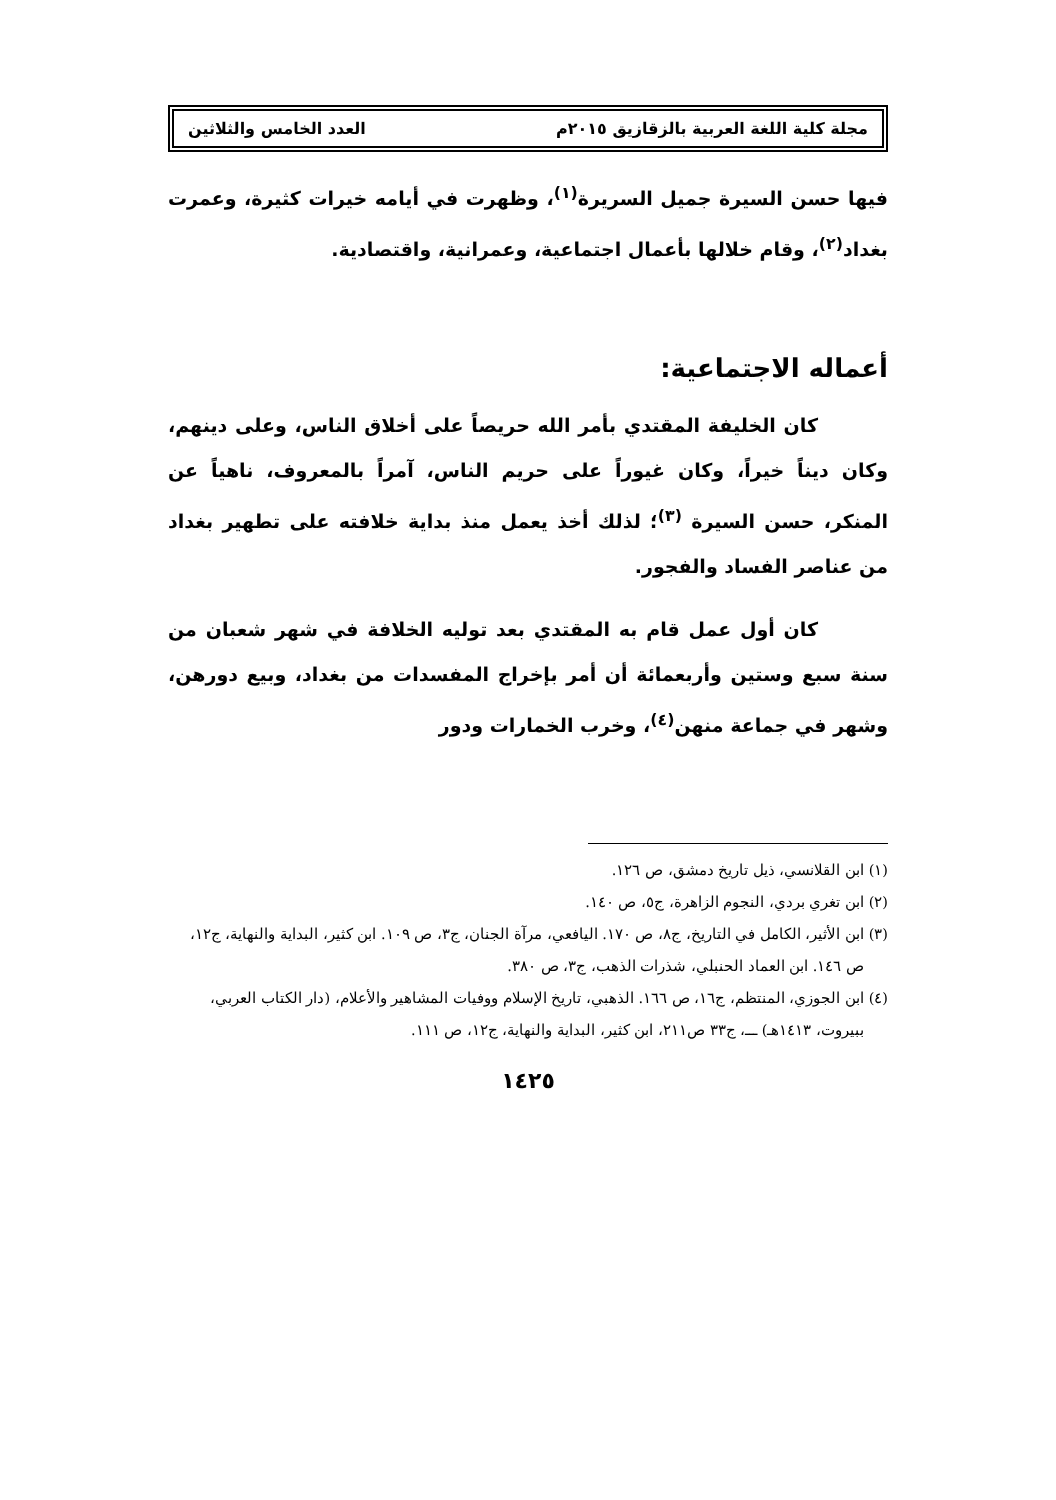مجلة كلية اللغة العربية بالزقازيق ٢٠١٥م العدد الخامس والثلاثين
فيها حسن السيرة جميل السريرة<sup>(١)</sup>، وظهرت في أيامه خيرات كثيرة، وعمرت بغداد<sup>(٢)</sup>، وقام خلالها بأعمال اجتماعية، وعمرانية، واقتصادية.
أعماله الاجتماعية:
كان الخليفة المقتدي بأمر الله حريصاً على أخلاق الناس، وعلى دينهم، وكان ديناً خيراً، وكان غيوراً على حريم الناس، آمراً بالمعروف، ناهياً عن المنكر، حسن السيرة <sup>(٣)</sup>؛ لذلك أخذ يعمل منذ بداية خلافته على تطهير بغداد من عناصر الفساد والفجور.
كان أول عمل قام به المقتدي بعد توليه الخلافة في شهر شعبان من سنة سبع وستين وأربعمائة أن أمر بإخراج المفسدات من بغداد، وبيع دورهن، وشهر في جماعة منهن<sup>(٤)</sup>، وخرب الخمارات ودور
(١) ابن القلانسي، ذيل تاريخ دمشق، ص ١٢٦.
(٢) ابن تغري بردي، النجوم الزاهرة، ج٥، ص ١٤٠.
(٣) ابن الأثير، الكامل في التاريخ، ج٨، ص ١٧٠. اليافعي، مرآة الجنان، ج٣، ص ١٠٩. ابن كثير، البداية والنهاية، ج١٢، ص ١٤٦. ابن العماد الحنبلي، شذرات الذهب، ج٣، ص ٣٨٠.
(٤) ابن الجوزي، المنتظم، ج١٦، ص ١٦٦. الذهبي، تاريخ الإسلام ووفيات المشاهير والأعلام، (دار الكتاب العربي، ببيروت، ١٤١٣هـ) ـــ، ج٣٣ ص٢١١، ابن كثير، البداية والنهاية، ج١٢، ص ١١١.
١٤٢٥